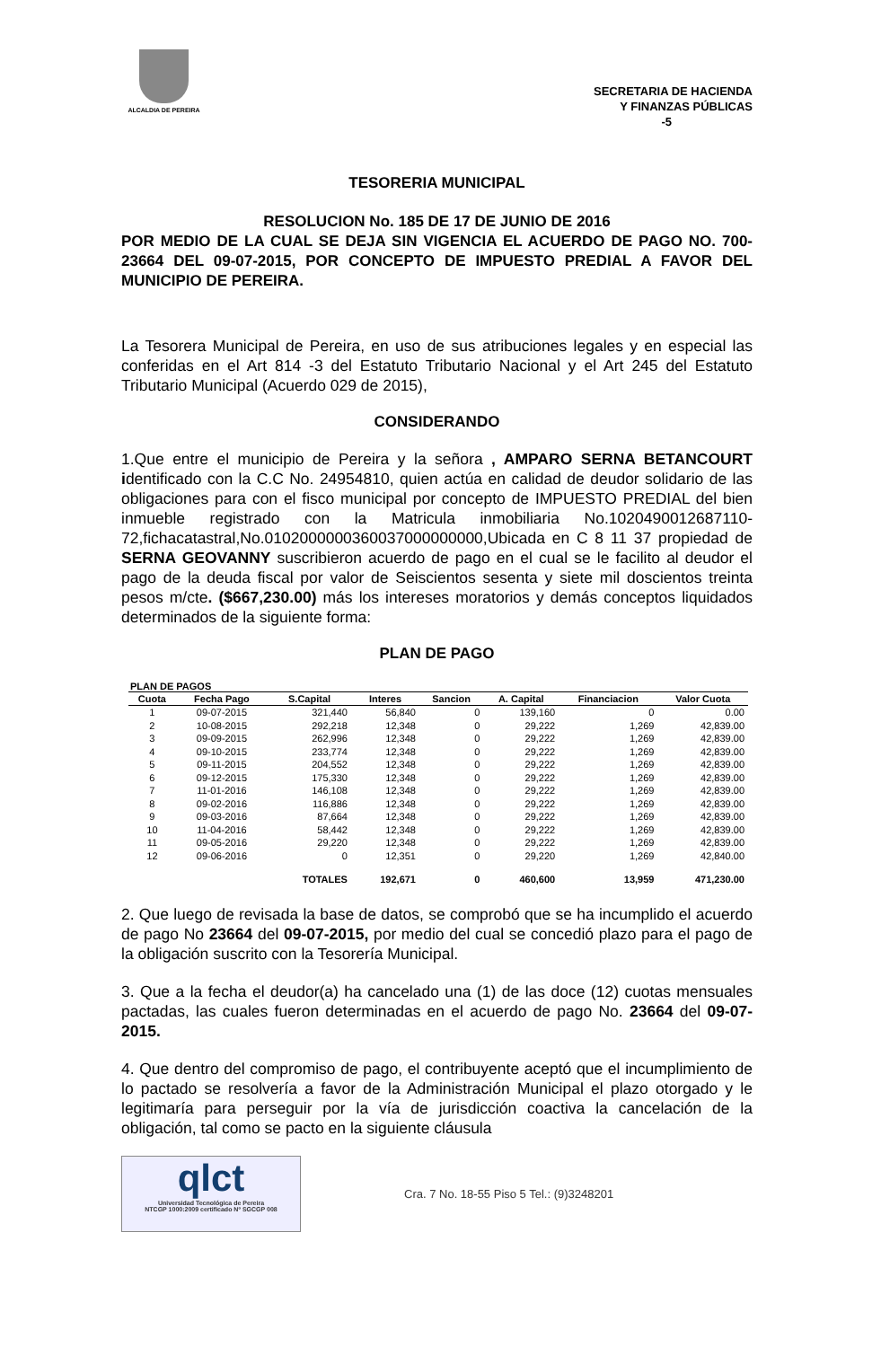ALCALDIA DE PEREIRA
SECRETARIA DE HACIENDA
Y FINANZAS PÚBLICAS
-5
TESORERIA MUNICIPAL
RESOLUCION No. 185 DE 17 DE JUNIO DE 2016
POR MEDIO DE LA CUAL SE DEJA SIN VIGENCIA EL ACUERDO DE PAGO NO. 700- 23664 DEL 09-07-2015, POR CONCEPTO DE IMPUESTO PREDIAL A FAVOR DEL MUNICIPIO DE PEREIRA.
La Tesorera Municipal de Pereira, en uso de sus atribuciones legales y en especial las conferidas en el Art 814 -3 del Estatuto Tributario Nacional y el Art 245 del Estatuto Tributario Municipal (Acuerdo 029 de 2015),
CONSIDERANDO
1.Que entre el municipio de Pereira y la señora , AMPARO SERNA BETANCOURT identificado con la C.C No. 24954810, quien actúa en calidad de deudor solidario de las obligaciones para con el fisco municipal por concepto de IMPUESTO PREDIAL del bien inmueble registrado con la Matricula inmobiliaria No.1020490012687110­72,fichacatastral,No.010200000036003700000000­0,Ubicada en C 8 11 37 propiedad de SERNA GEOVANNY suscribieron acuerdo de pago en el cual se le facilito al deudor el pago de la deuda fiscal por valor de Seiscientos sesenta y siete mil doscientos treinta pesos m/cte. ($667,230.00) más los intereses moratorios y demás conceptos liquidados determinados de la siguiente forma:
PLAN DE PAGO
PLAN DE PAGOS
| Cuota | Fecha Pago | S.Capital | Interes | Sancion | A. Capital | Financiacion | Valor Cuota |
| --- | --- | --- | --- | --- | --- | --- | --- |
| 1 | 09-07-2015 | 321,440 | 56,840 | 0 | 139,160 | 0 | 0.00 |
| 2 | 10-08-2015 | 292,218 | 12,348 | 0 | 29,222 | 1,269 | 42,839.00 |
| 3 | 09-09-2015 | 262,996 | 12,348 | 0 | 29,222 | 1,269 | 42,839.00 |
| 4 | 09-10-2015 | 233,774 | 12,348 | 0 | 29,222 | 1,269 | 42,839.00 |
| 5 | 09-11-2015 | 204,552 | 12,348 | 0 | 29,222 | 1,269 | 42,839.00 |
| 6 | 09-12-2015 | 175,330 | 12,348 | 0 | 29,222 | 1,269 | 42,839.00 |
| 7 | 11-01-2016 | 146,108 | 12,348 | 0 | 29,222 | 1,269 | 42,839.00 |
| 8 | 09-02-2016 | 116,886 | 12,348 | 0 | 29,222 | 1,269 | 42,839.00 |
| 9 | 09-03-2016 | 87,664 | 12,348 | 0 | 29,222 | 1,269 | 42,839.00 |
| 10 | 11-04-2016 | 58,442 | 12,348 | 0 | 29,222 | 1,269 | 42,839.00 |
| 11 | 09-05-2016 | 29,220 | 12,348 | 0 | 29,222 | 1,269 | 42,839.00 |
| 12 | 09-06-2016 | 0 | 12,351 | 0 | 29,220 | 1,269 | 42,840.00 |
| | | TOTALES | 192,671 | 0 | 460,600 | 13,959 | 471,230.00 |
2. Que luego de revisada la base de datos, se comprobó que se ha incumplido el acuerdo de pago No 23664 del 09-07-2015, por medio del cual se concedió plazo para el pago de la obligación suscrito con la Tesorería Municipal.
3. Que a la fecha el deudor(a) ha cancelado una (1) de las doce (12) cuotas mensuales pactadas, las cuales fueron determinadas en el acuerdo de pago No. 23664 del 09-07-2015.
4. Que dentro del compromiso de pago, el contribuyente aceptó que el incumplimiento de lo pactado se resolvería a favor de la Administración Municipal el plazo otorgado y le legitimaría para perseguir por la vía de jurisdicción coactiva la cancelación de la obligación, tal como se pacto en la siguiente cláusula
qlct
Universidad Tecnológica de Pereira
NTCGP 1000:2009 certificado Nº SGCGP 008
Cra. 7 No. 18-55 Piso 5 Tel.: (9)3248201